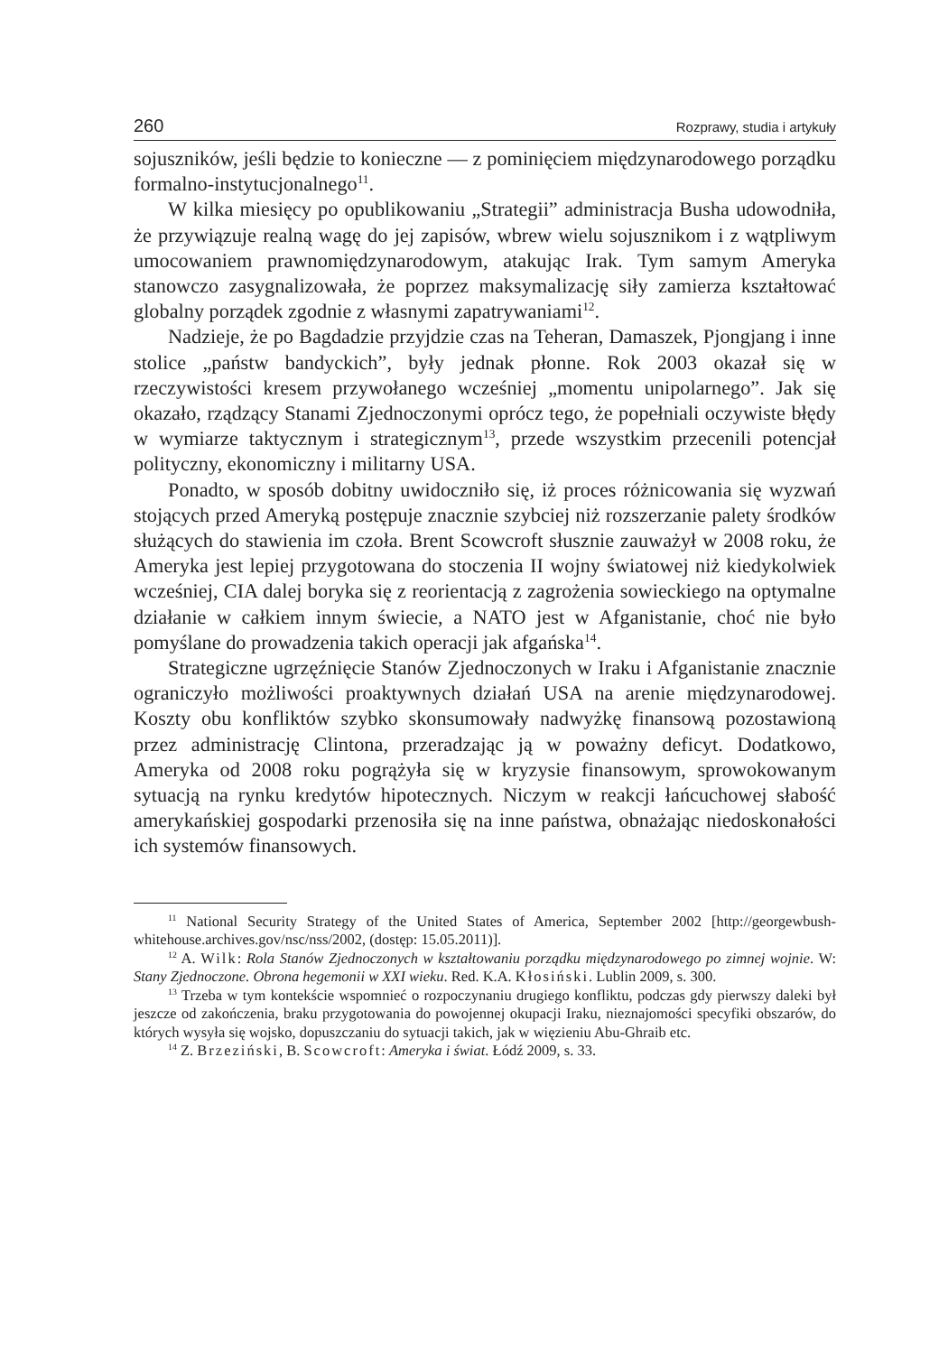260 Rozprawy, studia i artykuły
sojuszników, jeśli będzie to konieczne — z pominięciem międzynarodowego porządku formalno-instytucjonalnego<sup>11</sup>.
W kilka miesięcy po opublikowaniu „Strategii” administracja Busha udowodniła, że przywiązuje realną wagę do jej zapisów, wbrew wielu sojusznikom i z wątpliwym umocowaniem prawnomiędzynarodowym, atakując Irak. Tym samym Ameryka stanowczo zasygnalizowała, że poprzez maksymalizację siły zamierza kształtować globalny porządek zgodnie z własnymi zapatrywaniami<sup>12</sup>.
Nadzieje, że po Bagdadzie przyjdzie czas na Teheran, Damaszek, Pjongjang i inne stolice „państw bandyckich”, były jednak płonne. Rok 2003 okazał się w rzeczywistości kresem przywołanego wcześniej „momentu unipolarnego”. Jak się okazało, rządzący Stanami Zjednoczonymi oprócz tego, że popełniali oczywiste błędy w wymiarze taktycznym i strategicznym<sup>13</sup>, przede wszystkim przecenili potencjał polityczny, ekonomiczny i militarny USA.
Ponadto, w sposób dobitny uwidoczniło się, iż proces różnicowania się wyzwań stojących przed Ameryką postępuje znacznie szybciej niż rozszerzanie palety środków służących do stawienia im czoła. Brent Scowcroft słusznie zauważył w 2008 roku, że Ameryka jest lepiej przygotowana do stoczenia II wojny światowej niż kiedykolwiek wcześniej, CIA dalej boryka się z reorientacją z zagrożenia sowieckiego na optymalne działanie w całkiem innym świecie, a NATO jest w Afganistanie, choć nie było pomyślane do prowadzenia takich operacji jak afgańska<sup>14</sup>.
Strategiczne ugrzęźnięcie Stanów Zjednoczonych w Iraku i Afganistanie znacznie ograniczyło możliwości proaktywnych działań USA na arenie międzynarodowej. Koszty obu konfliktów szybko skonsumowały nadwyżkę finansową pozostawioną przez administrację Clintona, przeradzając ją w poważny deficyt. Dodatkowo, Ameryka od 2008 roku pogrążyła się w kryzysie finansowym, sprowokowanym sytuacją na rynku kredytów hipotecznych. Niczym w reakcji łańcuchowej słabość amerykańskiej gospodarki przenosiła się na inne państwa, obnażając niedoskonałości ich systemów finansowych.
<sup>11</sup> National Security Strategy of the United States of America, September 2002 [http://georgewbush-whitehouse.archives.gov/nsc/nss/2002, (dostęp: 15.05.2011)].
<sup>12</sup> A. Wilk: Rola Stanów Zjednoczonych w kształtowaniu porządku międzynarodowego po zimnej wojnie. W: Stany Zjednoczone. Obrona hegemonii w XXI wieku. Red. K.A. Kłosiński. Lublin 2009, s. 300.
<sup>13</sup> Trzeba w tym kontekście wspomnieć o rozpoczynaniu drugiego konfliktu, podczas gdy pierwszy daleki był jeszcze od zakończenia, braku przygotowania do powojennej okupacji Iraku, nieznajomości specyfiki obszarów, do których wysyła się wojsko, dopuszczaniu do sytuacji takich, jak w więzieniu Abu-Ghraib etc.
<sup>14</sup> Z. Brzeziński, B. Scowcroft: Ameryka i świat. Łódź 2009, s. 33.